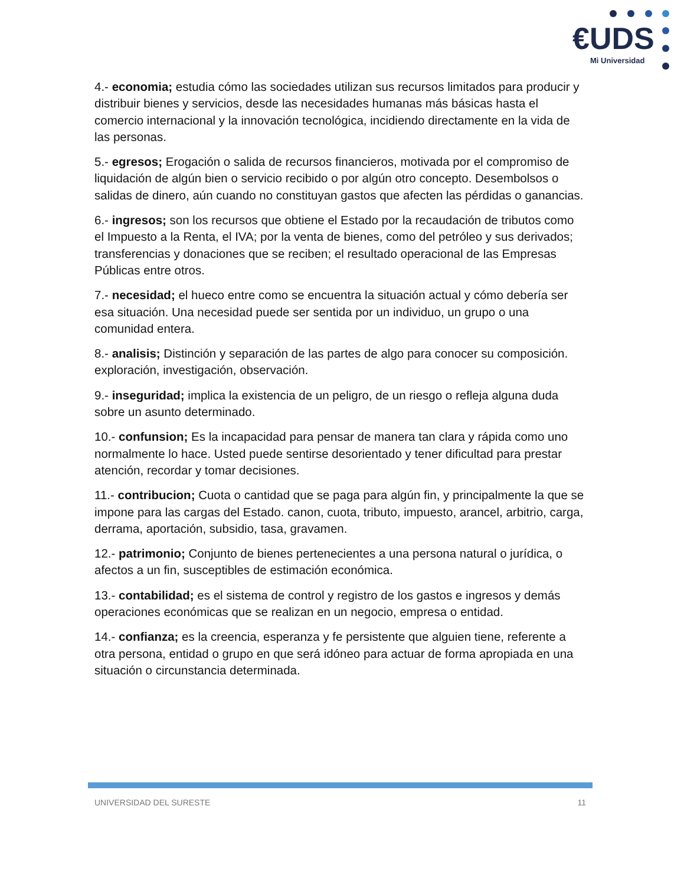€UDS
Mi Universidad
4.- economia; estudia cómo las sociedades utilizan sus recursos limitados para producir y distribuir bienes y servicios, desde las necesidades humanas más básicas hasta el comercio internacional y la innovación tecnológica, incidiendo directamente en la vida de las personas.
5.- egresos; Erogación o salida de recursos financieros, motivada por el compromiso de liquidación de algún bien o servicio recibido o por algún otro concepto. Desembolsos o salidas de dinero, aún cuando no constituyan gastos que afecten las pérdidas o ganancias.
6.- ingresos; son los recursos que obtiene el Estado por la recaudación de tributos como el Impuesto a la Renta, el IVA; por la venta de bienes, como del petróleo y sus derivados; transferencias y donaciones que se reciben; el resultado operacional de las Empresas Públicas entre otros.
7.- necesidad; el hueco entre como se encuentra la situación actual y cómo debería ser esa situación. Una necesidad puede ser sentida por un individuo, un grupo o una comunidad entera.
8.- analisis; Distinción y separación de las partes de algo para conocer su composición. exploración, investigación, observación.
9.- inseguridad; implica la existencia de un peligro, de un riesgo o refleja alguna duda sobre un asunto determinado.
10.- confunsion; Es la incapacidad para pensar de manera tan clara y rápida como uno normalmente lo hace. Usted puede sentirse desorientado y tener dificultad para prestar atención, recordar y tomar decisiones.
11.- contribucion; Cuota o cantidad que se paga para algún fin, y principalmente la que se impone para las cargas del Estado. canon, cuota, tributo, impuesto, arancel, arbitrio, carga, derrama, aportación, subsidio, tasa, gravamen.
12.- patrimonio; Conjunto de bienes pertenecientes a una persona natural o jurídica, o afectos a un fin, susceptibles de estimación económica.
13.- contabilidad; es el sistema de control y registro de los gastos e ingresos y demás operaciones económicas que se realizan en un negocio, empresa o entidad.
14.- confianza; es la creencia, esperanza y fe persistente que alguien tiene, referente a otra persona, entidad o grupo en que será idóneo para actuar de forma apropiada en una situación o circunstancia determinada.
UNIVERSIDAD DEL SURESTE 11